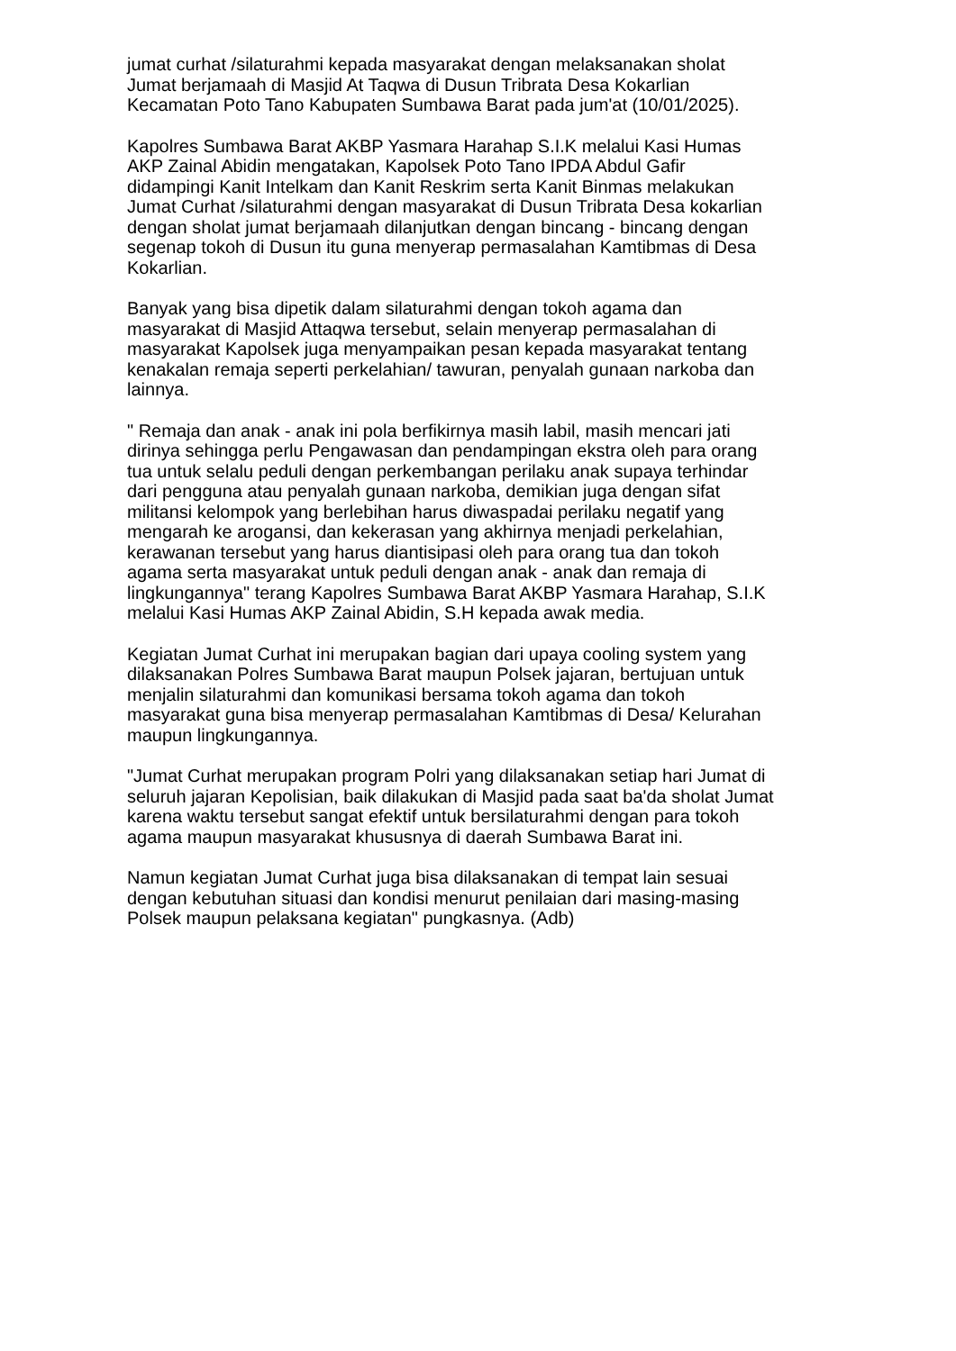jumat curhat /silaturahmi kepada masyarakat dengan melaksanakan sholat
Jumat berjamaah di Masjid At Taqwa di Dusun Tribrata Desa Kokarlian
Kecamatan Poto Tano Kabupaten Sumbawa Barat pada jum'at (10/01/2025).
Kapolres Sumbawa Barat AKBP Yasmara Harahap S.I.K melalui Kasi Humas
AKP Zainal Abidin mengatakan, Kapolsek Poto Tano IPDA Abdul Gafir
didampingi Kanit Intelkam dan Kanit Reskrim serta Kanit Binmas melakukan
Jumat Curhat /silaturahmi dengan masyarakat di Dusun Tribrata Desa kokarlian
dengan sholat jumat berjamaah dilanjutkan dengan bincang - bincang dengan
segenap tokoh di Dusun itu guna menyerap permasalahan Kamtibmas di Desa
Kokarlian.
Banyak yang bisa dipetik dalam silaturahmi dengan tokoh agama dan
masyarakat di Masjid Attaqwa tersebut, selain menyerap permasalahan di
masyarakat Kapolsek juga menyampaikan pesan kepada masyarakat tentang
kenakalan remaja seperti perkelahian/ tawuran, penyalah gunaan narkoba dan
lainnya.
" Remaja dan anak - anak ini pola berfikirnya masih labil, masih mencari jati
dirinya sehingga perlu Pengawasan dan pendampingan ekstra oleh para orang
tua untuk selalu peduli dengan perkembangan perilaku anak supaya terhindar
dari pengguna atau penyalah gunaan narkoba, demikian juga dengan sifat
militansi kelompok yang berlebihan harus diwaspadai perilaku negatif yang
mengarah ke arogansi, dan kekerasan yang akhirnya menjadi perkelahian,
kerawanan tersebut yang harus diantisipasi oleh para orang tua dan tokoh
agama serta masyarakat untuk peduli dengan anak - anak dan remaja di
lingkungannya" terang Kapolres Sumbawa Barat AKBP Yasmara Harahap, S.I.K
melalui Kasi Humas AKP Zainal Abidin, S.H kepada awak media.
Kegiatan Jumat Curhat ini merupakan bagian dari upaya cooling system yang
dilaksanakan Polres Sumbawa Barat maupun Polsek jajaran, bertujuan untuk
menjalin silaturahmi dan komunikasi bersama tokoh agama dan tokoh
masyarakat guna bisa menyerap permasalahan Kamtibmas di Desa/ Kelurahan
maupun lingkungannya.
"Jumat Curhat merupakan program Polri yang dilaksanakan setiap hari Jumat di
seluruh jajaran Kepolisian, baik dilakukan di Masjid pada saat ba'da sholat Jumat
karena waktu tersebut sangat efektif untuk bersilaturahmi dengan para tokoh
agama maupun masyarakat khususnya di daerah Sumbawa Barat ini.
Namun kegiatan Jumat Curhat juga bisa dilaksanakan di tempat lain sesuai
dengan kebutuhan situasi dan kondisi menurut penilaian dari masing-masing
Polsek maupun pelaksana kegiatan" pungkasnya. (Adb)